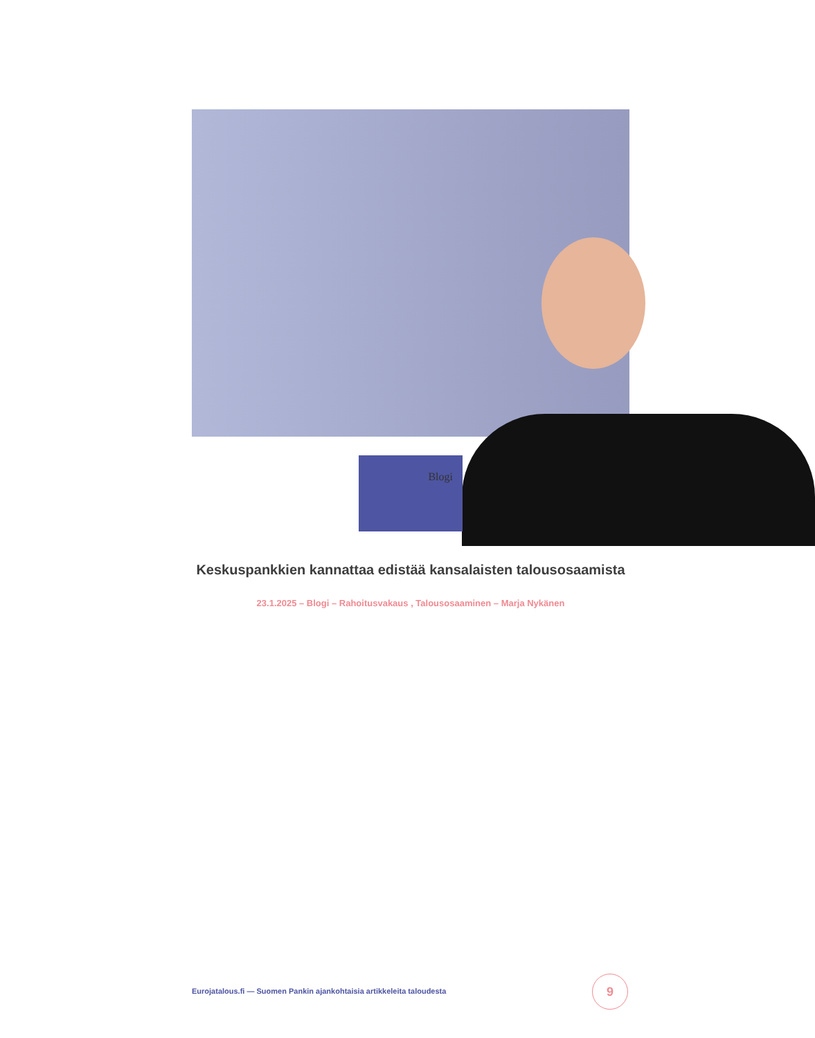Blogi
Keskuspankkien kannattaa edistää kansalaisten talousosaamista
23.1.2025 – Blogi – Rahoitusvakaus , Talousosaaminen – Marja Nykänen
Eurojatalous.fi — Suomen Pankin ajankohtaisia artikkeleita taloudesta
9